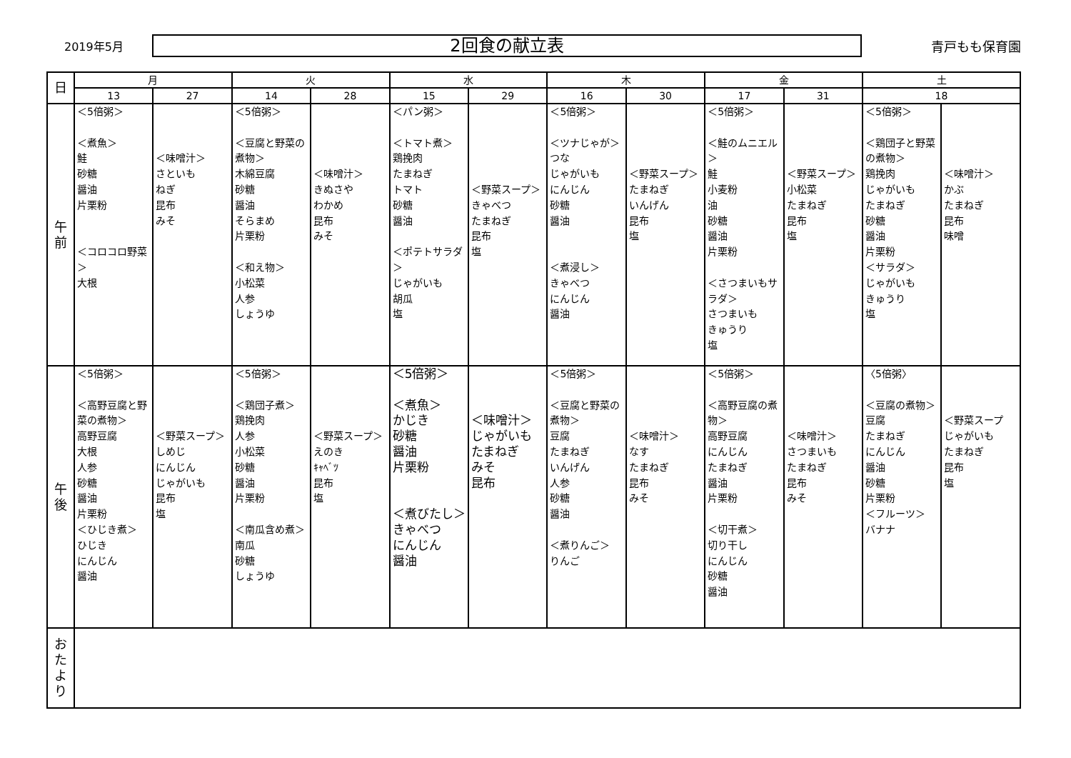2019年5月
2回食の献立表
青戸もも保育園
| 日 | 月 | | 火 | | 水 | | 木 | | 金 | | 土 | |
| --- | --- | --- | --- | --- | --- | --- | --- | --- | --- | --- | --- | --- |
| | 13 | 27 | 14 | 28 | 15 | 29 | 16 | 30 | 17 | 31 | 18 | |
| 午 前 | ＜5倍粥＞ ＜煮魚＞ 鮭 砂糖 醤油 片栗粉 ＜コロコロ野菜＞ 大根 | ＜味噌汁＞ さといも ねぎ 昆布 みそ | ＜5倍粥＞ ＜豆腐と野菜の煮物＞ 木綿豆腐 砂糖 醤油 そらまめ 片栗粉 ＜和え物＞ 小松菜 人参 しょうゆ | ＜味噌汁＞ きぬさや わかめ 昆布 みそ | ＜パン粥＞ ＜トマト煮＞ 鶏挽肉 たまねぎ トマト 砂糖 醤油 ＜ポテトサラダ＞ じゃがいも 胡瓜 塩 | ＜野菜スープ＞ きゃべつ たまねぎ 昆布 塩 | ＜5倍粥＞ ＜ツナじゃが＞ つな じゃがいも にんじん 砂糖 醤油 ＜煮浸し＞ きゃべつ にんじん 醤油 | ＜野菜スープ＞ たまねぎ いんげん 昆布 塩 | ＜5倍粥＞ ＜鮭のムニエル＞ 鮭 小麦粉 油 砂糖 醤油 片栗粉 ＜さつまいもサラダ＞ さつまいも きゅうり 塩 | ＜野菜スープ＞ 小松菜 たまねぎ 昆布 塩 | ＜5倍粥＞ ＜鶏団子と野菜の煮物＞ 鶏挽肉 じゃがいも たまねぎ 砂糖 醤油 片栗粉 ＜サラダ＞ じゃがいも きゅうり 塩 | ＜味噌汁＞ かぶ たまねぎ 昆布 味噌 |
| 午 後 | ＜5倍粥＞ ＜高野豆腐と野菜の煮物＞ 高野豆腐 大根 人参 砂糖 醤油 片栗粉 ＜ひじき煮＞ ひじき にんじん 醤油 | ＜野菜スープ＞ しめじ にんじん じゃがいも 昆布 塩 | ＜5倍粥＞ ＜鶏団子煮＞ 鶏挽肉 人参 小松菜 砂糖 醤油 片栗粉 ＜南瓜含め煮＞ 南瓜 砂糖 しょうゆ | ＜野菜スープ＞ えのき ｷｬﾍﾞﾂ 昆布 塩 | ＜5倍粥＞ ＜煮魚＞ かじき 砂糖 醤油 片栗粉 ＜煮びたし＞ きゃべつ にんじん 醤油 | ＜味噌汁＞ じゃがいも たまねぎ みそ 昆布 | ＜5倍粥＞ ＜豆腐と野菜の煮物＞ 豆腐 たまねぎ いんげん 人参 砂糖 醤油 ＜煮りんご＞ りんご | ＜味噌汁＞ なす たまねぎ 昆布 みそ | ＜5倍粥＞ ＜高野豆腐の煮物＞ 高野豆腐 にんじん たまねぎ 醤油 片栗粉 ＜切干煮＞ 切り干し にんじん 砂糖 醤油 | ＜味噌汁＞ さつまいも たまねぎ 昆布 みそ | 〈5倍粥〉 ＜豆腐の煮物＞ 豆腐 たまねぎ にんじん 醤油 砂糖 片栗粉 ＜フルーツ＞ バナナ | ＜野菜スープ じゃがいも たまねぎ 昆布 塩 |
| お た よ り | | | | | | | | | | | | |